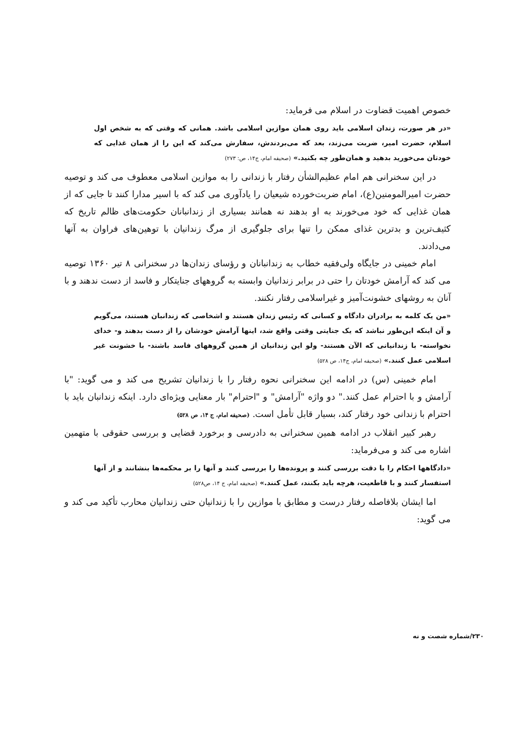خصوص اهمیت قضاوت در اسلام می فرماید:
«در هر صورت، زندان اسلامی باید روی همان موازین اسلامی باشد. همانی که وقتی که به شخص اول اسلام، حضرت امیر، ضربت می‌زند، بعد که می‌بردندش، سفارش می‌کند که این را از همان غذایی که خودتان می‌خورید بدهید و همان‌طور چه بکنید.» (صحیفه امام، ج۱۴، ص: ۲۷۳)
در این سخنرانی هم امام عظیم‌الشأن رفتار با زندانی را به موازین اسلامی معطوف می کند و توصیه حضرت امیرالمومنین(ع)، امام ضربت‌خورده شیعیان را یادآوری می کند که با اسیر مدارا کنند تا جایی که از همان غذایی که خود می‌خورند به او بدهند نه همانند بسیاری از زندانبانان حکومت‌های ظالم تاریخ که کثیف‌ترین و بدترین غذای ممکن را تنها برای جلوگیری از مرگ زندانیان با توهین‌های فراوان به آنها می‌دادند.
امام خمینی در جایگاه ولی‌فقیه خطاب به زندانبانان و رؤسای زندان‌ها در سخنرانی ۸ تیر ۱۳۶۰ توصیه می کند که آرامش خودتان را حتی در برابر زندانیان وابسته به گروههای جنایتکار و فاسد از دست ندهند و با آنان به روشهای خشونت‌آمیز و غیراسلامی رفتار نکنند.
«من یک کلمه به برادران دادگاه و کسانی که رئیس زندان هستند و اشخاصی که زندانبان هستند، می‌گویم و آن اینکه این‌طور نباشد که یک جنایتی وقتی واقع شد، اینها آرامش خودشان را از دست بدهند و- خدای نخواسته- با زندانیانی که الآن هستند- ولو این زندانیان از همین گروههای فاسد باشند- با خشونت غیر اسلامی عمل کنند.» (صحیفه امام، ج۱۴، ص ۵۲۸)
امام خمینی (س) در ادامه این سخنرانی نحوه رفتار را با زندانیان تشریح می کند و می گوید: "با آرامش و با احترام عمل کنند." دو واژه "آرامش" و "احترام" بار معنایی ویژه‌ای دارد. اینکه زندانبان باید با احترام با زندانی خود رفتار کند، بسیار قابل تأمل است. (صحیفه امام، ج ۱۴، ص ۵۲۸)
رهبر کبیر انقلاب در ادامه همین سخنرانی به دادرسی و برخورد قضایی و بررسی حقوقی با متهمین اشاره می کند و می‌فرماید:
«دادگاهها احکام را با دقت بررسی کنند و پرونده‌ها را بررسی کنند و آنها را بر محکمه‌ها بنشانند و از آنها استفسار کنند و با قاطعیت، هرچه باید بکنند، عمل کنند.» (صحیفه امام، ج ۱۴، ص۵۲۸)
اما ایشان بلافاصله رفتار درست و مطابق با موازین را با زندانیان حتی زندانیان محارب تأکید می کند و می گوید:
۲۳۰/شماره شصت و نه